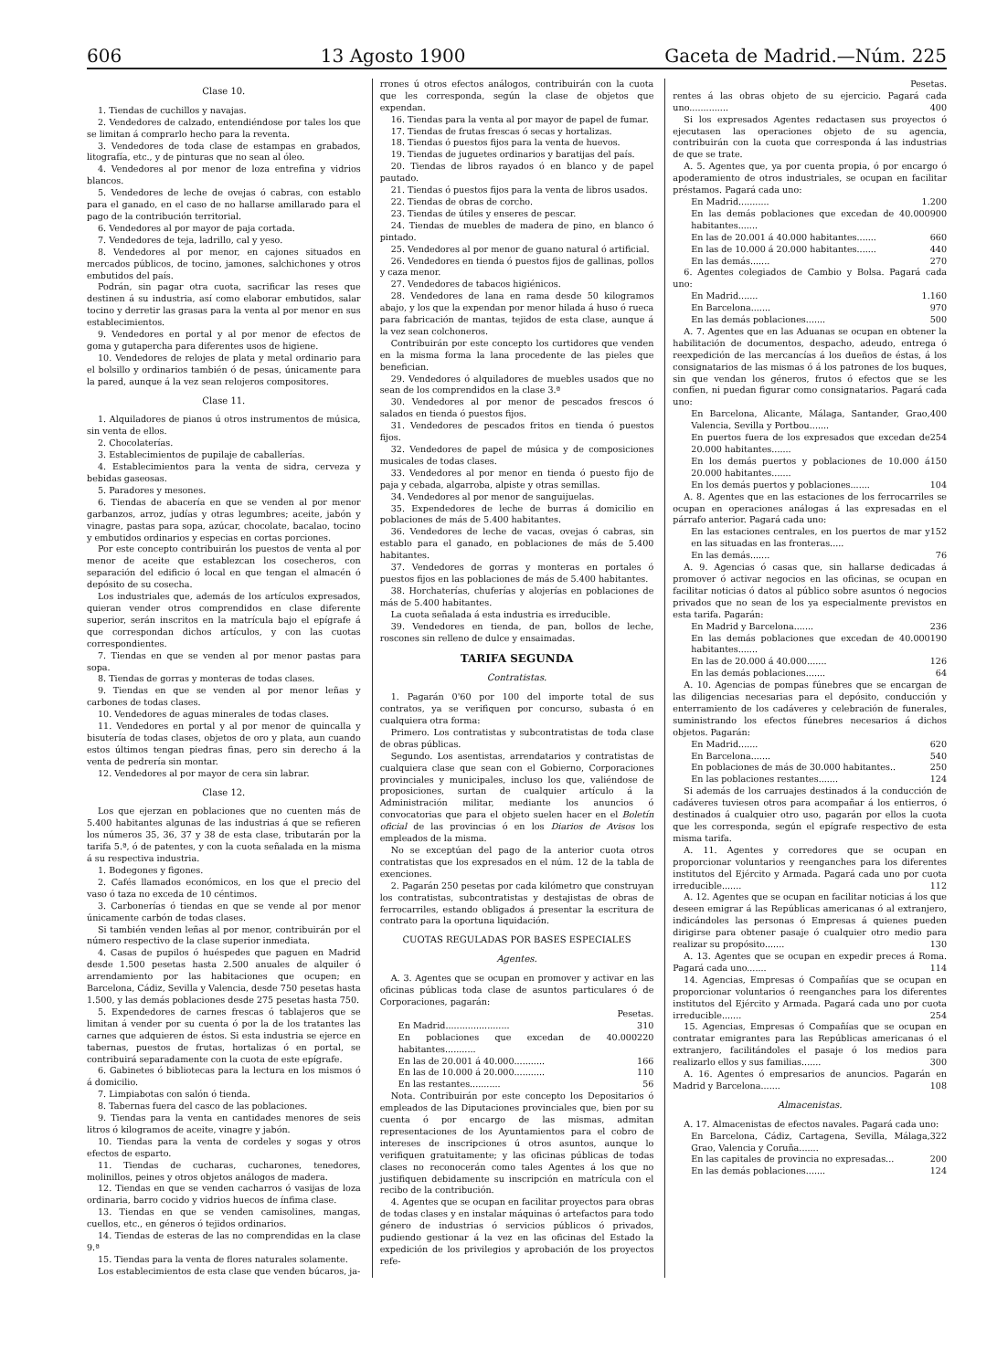606 13 Agosto 1900 Gaceta de Madrid.—Núm. 225
Clase 10.
1. Tiendas de cuchillos y navajas.
2. Vendedores de calzado, entendiéndose por tales los que se limitan á comprarlo hecho para la reventa.
3. Vendedores de toda clase de estampas en grabados, litografía, etc., y de pinturas que no sean al óleo.
4. Vendedores al por menor de loza entrefina y vidrios blancos.
5. Vendedores de leche de ovejas ó cabras, con establo para el ganado, en el caso de no hallarse amillarado para el pago de la contribución territorial.
6. Vendedores al por mayor de paja cortada.
7. Vendedores de teja, ladrillo, cal y yeso.
8. Vendedores al por menor, en cajones situados en mercados públicos, de tocino, jamones, salchichones y otros embutidos del país.
Podrán, sin pagar otra cuota, sacrificar las reses que destinen á su industria, así como elaborar embutidos, salar tocino y derretir las grasas para la venta al por menor en sus establecimientos.
9. Vendedores en portal y al por menor de efectos de goma y gutapercha para diferentes usos de higiene.
10. Vendedores de relojes de plata y metal ordinario para el bolsillo y ordinarios también ó de pesas, únicamente para la pared, aunque á la vez sean relojeros compositores.
Clase 11.
1. Alquiladores de pianos ú otros instrumentos de música, sin venta de ellos.
2. Chocolaterías.
3. Establecimientos de pupilaje de caballerías.
4. Establecimientos para la venta de sidra, cerveza y bebidas gaseosas.
5. Paradores y mesones.
6. Tiendas de abacería en que se venden al por menor garbanzos, arroz, judías y otras legumbres; aceite, jabón y vinagre, pastas para sopa, azúcar, chocolate, bacalao, tocino y embutidos ordinarios y especias en cortas porciones.
Por este concepto contribuirán los puestos de venta al por menor de aceite que establezcan los cosecheros, con separación del edificio ó local en que tengan el almacén ó depósito de su cosecha.
Los industriales que, además de los artículos expresados, quieran vender otros comprendidos en clase diferente superior, serán inscritos en la matrícula bajo el epígrafe á que correspondan dichos artículos, y con las cuotas correspondientes.
7. Tiendas en que se venden al por menor pastas para sopa.
8. Tiendas de gorras y monteras de todas clases.
9. Tiendas en que se venden al por menor leñas y carbones de todas clases.
10. Vendedores de aguas minerales de todas clases.
11. Vendedores en portal y al por menor de quincalla y bisutería de todas clases, objetos de oro y plata, aun cuando estos últimos tengan piedras finas, pero sin derecho á la venta de pedrería sin montar.
12. Vendedores al por mayor de cera sin labrar.
Clase 12.
Los que ejerzan en poblaciones que no cuenten más de 5.400 habitantes algunas de las industrias á que se refieren los números 35, 36, 37 y 38 de esta clase, tributarán por la tarifa 5.ª, ó de patentes, y con la cuota señalada en la misma á su respectiva industria.
1. Bodegones y figones.
2. Cafés llamados económicos, en los que el precio del vaso ó taza no exceda de 10 céntimos.
3. Carbonerías ó tiendas en que se vende al por menor únicamente carbón de todas clases.
Si también venden leñas al por menor, contribuirán por el número respectivo de la clase superior inmediata.
4. Casas de pupilos ó huéspedes que paguen en Madrid desde 1.500 pesetas hasta 2.500 anuales de alquiler ó arrendamiento por las habitaciones que ocupen; en Barcelona, Cádiz, Sevilla y Valencia, desde 750 pesetas hasta 1.500, y las demás poblaciones desde 275 pesetas hasta 750.
5. Expendedores de carnes frescas ó tablajeros que se limitan á vender por su cuenta ó por la de los tratantes las carnes que adquieren de éstos. Si esta industria se ejerce en tabernas, puestos de frutas, hortalizas ó en portal, se contribuirá separadamente con la cuota de este epígrafe.
6. Gabinetes ó bibliotecas para la lectura en los mismos ó á domicilio.
7. Limpiabotas con salón ó tienda.
8. Tabernas fuera del casco de las poblaciones.
9. Tiendas para la venta en cantidades menores de seis litros ó kilogramos de aceite, vinagre y jabón.
10. Tiendas para la venta de cordeles y sogas y otros efectos de esparto.
11. Tiendas de cucharas, cucharones, tenedores, molinillos, peines y otros objetos análogos de madera.
12. Tiendas en que se venden cacharros ó vasijas de loza ordinaria, barro cocido y vidrios huecos de ínfima clase.
13. Tiendas en que se venden camisolines, mangas, cuellos, etc., en géneros ó tejidos ordinarios.
14. Tiendas de esteras de las no comprendidas en la clase 9.ª
15. Tiendas para la venta de flores naturales solamente.
Los establecimientos de esta clase que venden búcaros, ja-
rrones ú otros efectos análogos, contribuirán con la cuota que les corresponda, según la clase de objetos que expendan.
16. Tiendas para la venta al por mayor de papel de fumar.
17. Tiendas de frutas frescas ó secas y hortalizas.
18. Tiendas ó puestos fijos para la venta de huevos.
19. Tiendas de juguetes ordinarios y baratijas del país.
20. Tiendas de libros rayados ó en blanco y de papel pautado.
21. Tiendas ó puestos fijos para la venta de libros usados.
22. Tiendas de obras de corcho.
23. Tiendas de útiles y enseres de pescar.
24. Tiendas de muebles de madera de pino, en blanco ó pintado.
25. Vendedores al por menor de guano natural ó artificial.
26. Vendedores en tienda ó puestos fijos de gallinas, pollos y caza menor.
27. Vendedores de tabacos higiénicos.
28. Vendedores de lana en rama desde 50 kilogramos abajo, y los que la expendan por menor hilada á huso ó rueca para fabricación de mantas, tejidos de esta clase, aunque á la vez sean colchoneros.
Contribuirán por este concepto los curtidores que venden en la misma forma la lana procedente de las pieles que benefician.
29. Vendedores ó alquiladores de muebles usados que no sean de los comprendidos en la clase 3.ª
30. Vendedores al por menor de pescados frescos ó salados en tienda ó puestos fijos.
31. Vendedores de pescados fritos en tienda ó puestos fijos.
32. Vendedores de papel de música y de composiciones musicales de todas clases.
33. Vendedores al por menor en tienda ó puesto fijo de paja y cebada, algarroba, alpiste y otras semillas.
34. Vendedores al por menor de sanguijuelas.
35. Expendedores de leche de burras á domicilio en poblaciones de más de 5.400 habitantes.
36. Vendedores de leche de vacas, ovejas ó cabras, sin establo para el ganado, en poblaciones de más de 5.400 habitantes.
37. Vendedores de gorras y monteras en portales ó puestos fijos en las poblaciones de más de 5.400 habitantes.
38. Horchaterías, chuferías y alojerías en poblaciones de más de 5.400 habitantes.
La cuota señalada á esta industria es irreducible.
39. Vendedores en tienda, de pan, bollos de leche, roscones sin relleno de dulce y ensaimadas.
TARIFA SEGUNDA
Contratistas.
1. Pagarán 0'60 por 100 del importe total de sus contratos, ya se verifiquen por concurso, subasta ó en cualquiera otra forma:
Primero. Los contratistas y subcontratistas de toda clase de obras públicas.
Segundo. Los asentistas, arrendatarios y contratistas de cualquiera clase que sean con el Gobierno, Corporaciones provinciales y municipales, incluso los que, valiéndose de proposiciones, surtan de cualquier artículo á la Administración militar, mediante los anuncios ó convocatorias que para el objeto suelen hacer en el Boletín oficial de las provincias ó en los Diarios de Avisos los empleados de la misma.
No se exceptúan del pago de la anterior cuota otros contratistas que los expresados en el núm. 12 de la tabla de exenciones.
2. Pagarán 250 pesetas por cada kilómetro que construyan los contratistas, subcontratistas y destajistas de obras de ferrocarriles, estando obligados á presentar la escritura de contrato para la oportuna liquidación.
CUOTAS REGULADAS POR BASES ESPECIALES
Agentes.
A. 3. Agentes que se ocupan en promover y activar en las oficinas públicas toda clase de asuntos particulares ó de Corporaciones, pagarán:
Pesetas.
En Madrid....................... 310
En poblaciones que excedan de 40.000 habitantes........... 220
En las de 20.001 á 40.000........... 166
En las de 10.000 á 20.000........... 110
En las restantes........... 56
Nota. Contribuirán por este concepto los Depositarios ó empleados de las Diputaciones provinciales que, bien por su cuenta ó por encargo de las mismas, admitan representaciones de los Ayuntamientos para el cobro de intereses de inscripciones ú otros asuntos, aunque lo verifiquen gratuitamente; y las oficinas públicas de todas clases no reconocerán como tales Agentes á los que no justifiquen debidamente su inscripción en matrícula con el recibo de la contribución.
4. Agentes que se ocupan en facilitar proyectos para obras de todas clases y en instalar máquinas ó artefactos para todo género de industrias ó servicios públicos ó privados, pudiendo gestionar á la vez en las oficinas del Estado la expedición de los privilegios y aprobación de los proyectos refe-
Pesetas.
rentes á las obras objeto de su ejercicio. Pagará cada uno.............. 400
Si los expresados Agentes redactasen sus proyectos ó ejecutasen las operaciones objeto de su agencia, contribuirán con la cuota que corresponda á las industrias de que se trate.
A. 5. Agentes que, ya por cuenta propia, ó por encargo ó apoderamiento de otros industriales, se ocupan en facilitar préstamos. Pagará cada uno:
En Madrid........... 1.200
En las demás poblaciones que excedan de 40.000 habitantes....... 900
En las de 20.001 á 40.000 habitantes....... 660
En las de 10.000 á 20.000 habitantes....... 440
En las demás....... 270
6. Agentes colegiados de Cambio y Bolsa. Pagará cada uno:
En Madrid....... 1.160
En Barcelona....... 970
En las demás poblaciones....... 500
A. 7. Agentes que en las Aduanas se ocupan en obtener la habilitación de documentos, despacho, adeudo, entrega ó reexpedición de las mercancías á los dueños de éstas, á los consignatarios de las mismas ó á los patrones de los buques, sin que vendan los géneros, frutos ó efectos que se les confíen, ni puedan figurar como consignatarios. Pagará cada uno:
En Barcelona, Alicante, Málaga, Santander, Grao, Valencia, Sevilla y Portbou....... 400
En puertos fuera de los expresados que excedan de 20.000 habitantes....... 254
En los demás puertos y poblaciones de 10.000 á 20.000 habitantes....... 150
En los demás puertos y poblaciones....... 104
A. 8. Agentes que en las estaciones de los ferrocarriles se ocupan en operaciones análogas á las expresadas en el párrafo anterior. Pagará cada uno:
En las estaciones centrales, en los puertos de mar y en las situadas en las fronteras..... 152
En las demás....... 76
A. 9. Agencias ó casas que, sin hallarse dedicadas á promover ó activar negocios en las oficinas, se ocupan en facilitar noticias ó datos al público sobre asuntos ó negocios privados que no sean de los ya especialmente previstos en esta tarifa. Pagarán:
En Madrid y Barcelona....... 236
En las demás poblaciones que excedan de 40.000 habitantes....... 190
En las de 20.000 á 40.000....... 126
En las demás poblaciones....... 64
A. 10. Agencias de pompas fúnebres que se encargan de las diligencias necesarias para el depósito, conducción y enterramiento de los cadáveres y celebración de funerales, suministrando los efectos fúnebres necesarios á dichos objetos. Pagarán:
En Madrid....... 620
En Barcelona....... 540
En poblaciones de más de 30.000 habitantes.. 250
En las poblaciones restantes....... 124
Si además de los carruajes destinados á la conducción de cadáveres tuviesen otros para acompañar á los entierros, ó destinados á cualquier otro uso, pagarán por ellos la cuota que les corresponda, según el epígrafe respectivo de esta misma tarifa.
A. 11. Agentes y corredores que se ocupan en proporcionar voluntarios y reenganches para los diferentes institutos del Ejército y Armada. Pagará cada uno por cuota irreducible....... 112
A. 12. Agentes que se ocupan en facilitar noticias á los que deseen emigrar á las Repúblicas americanas ó al extranjero, indicándoles las personas ó Empresas á quienes pueden dirigirse para obtener pasaje ó cualquier otro medio para realizar su propósito....... 130
A. 13. Agentes que se ocupan en expedir preces á Roma. Pagará cada uno....... 114
14. Agencias, Empresas ó Compañías que se ocupan en proporcionar voluntarios ó reenganches para los diferentes institutos del Ejército y Armada. Pagará cada uno por cuota irreducible....... 254
15. Agencias, Empresas ó Compañías que se ocupan en contratar emigrantes para las Repúblicas americanas ó el extranjero, facilitándoles el pasaje ó los medios para realizarlo ellos y sus familias....... 300
A. 16. Agentes ó empresarios de anuncios. Pagarán en Madrid y Barcelona....... 108
Almacenistas.
A. 17. Almacenistas de efectos navales. Pagará cada uno:
En Barcelona, Cádiz, Cartagena, Sevilla, Málaga, Grao, Valencia y Coruña....... 322
En las capitales de provincia no expresadas... 200
En las demás poblaciones....... 124